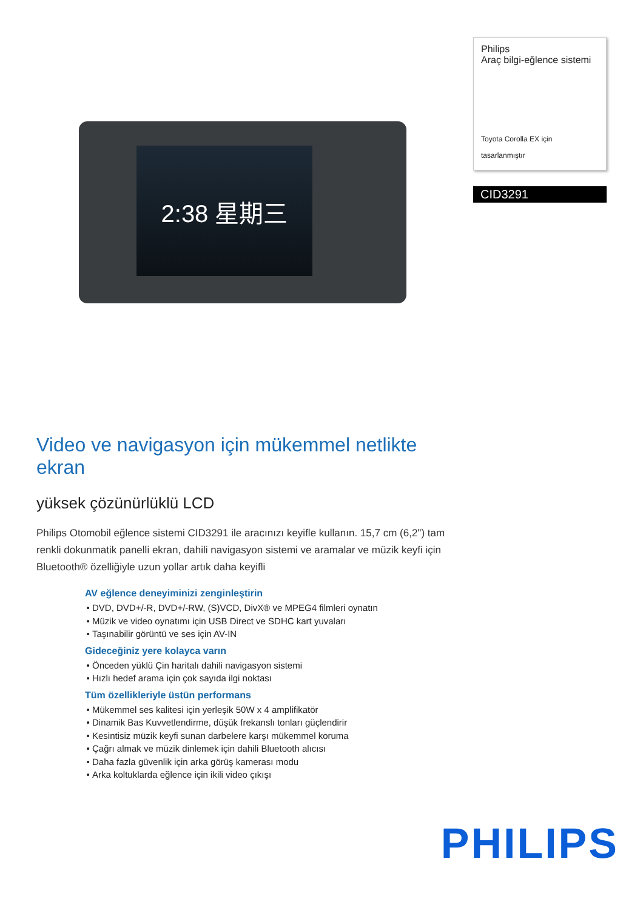2:38 星期三
Philips
Araç bilgi-eğlence sistemi
Toyota Corolla EX için
tasarlanmıştır
CID3291
Video ve navigasyon için mükemmel netlikte ekran
yüksek çözünürlüklü LCD
Philips Otomobil eğlence sistemi CID3291 ile aracınızı keyifle kullanın. 15,7 cm (6,2") tam renkli dokunmatik panelli ekran, dahili navigasyon sistemi ve aramalar ve müzik keyfi için Bluetooth® özelliğiyle uzun yollar artık daha keyifli
AV eğlence deneyiminizi zenginleştirin
DVD, DVD+/-R, DVD+/-RW, (S)VCD, DivX® ve MPEG4 filmleri oynatın
Müzik ve video oynatımı için USB Direct ve SDHC kart yuvaları
Taşınabilir görüntü ve ses için AV-IN
Gideceğiniz yere kolayca varın
Önceden yüklü Çin haritalı dahili navigasyon sistemi
Hızlı hedef arama için çok sayıda ilgi noktası
Tüm özellikleriyle üstün performans
Mükemmel ses kalitesi için yerleşik 50W x 4 amplifikatör
Dinamik Bas Kuvvetlendirme, düşük frekanslı tonları güçlendirir
Kesintisiz müzik keyfi sunan darbelere karşı mükemmel koruma
Çağrı almak ve müzik dinlemek için dahili Bluetooth alıcısı
Daha fazla güvenlik için arka görüş kamerası modu
Arka koltuklarda eğlence için ikili video çıkışı
PHILIPS